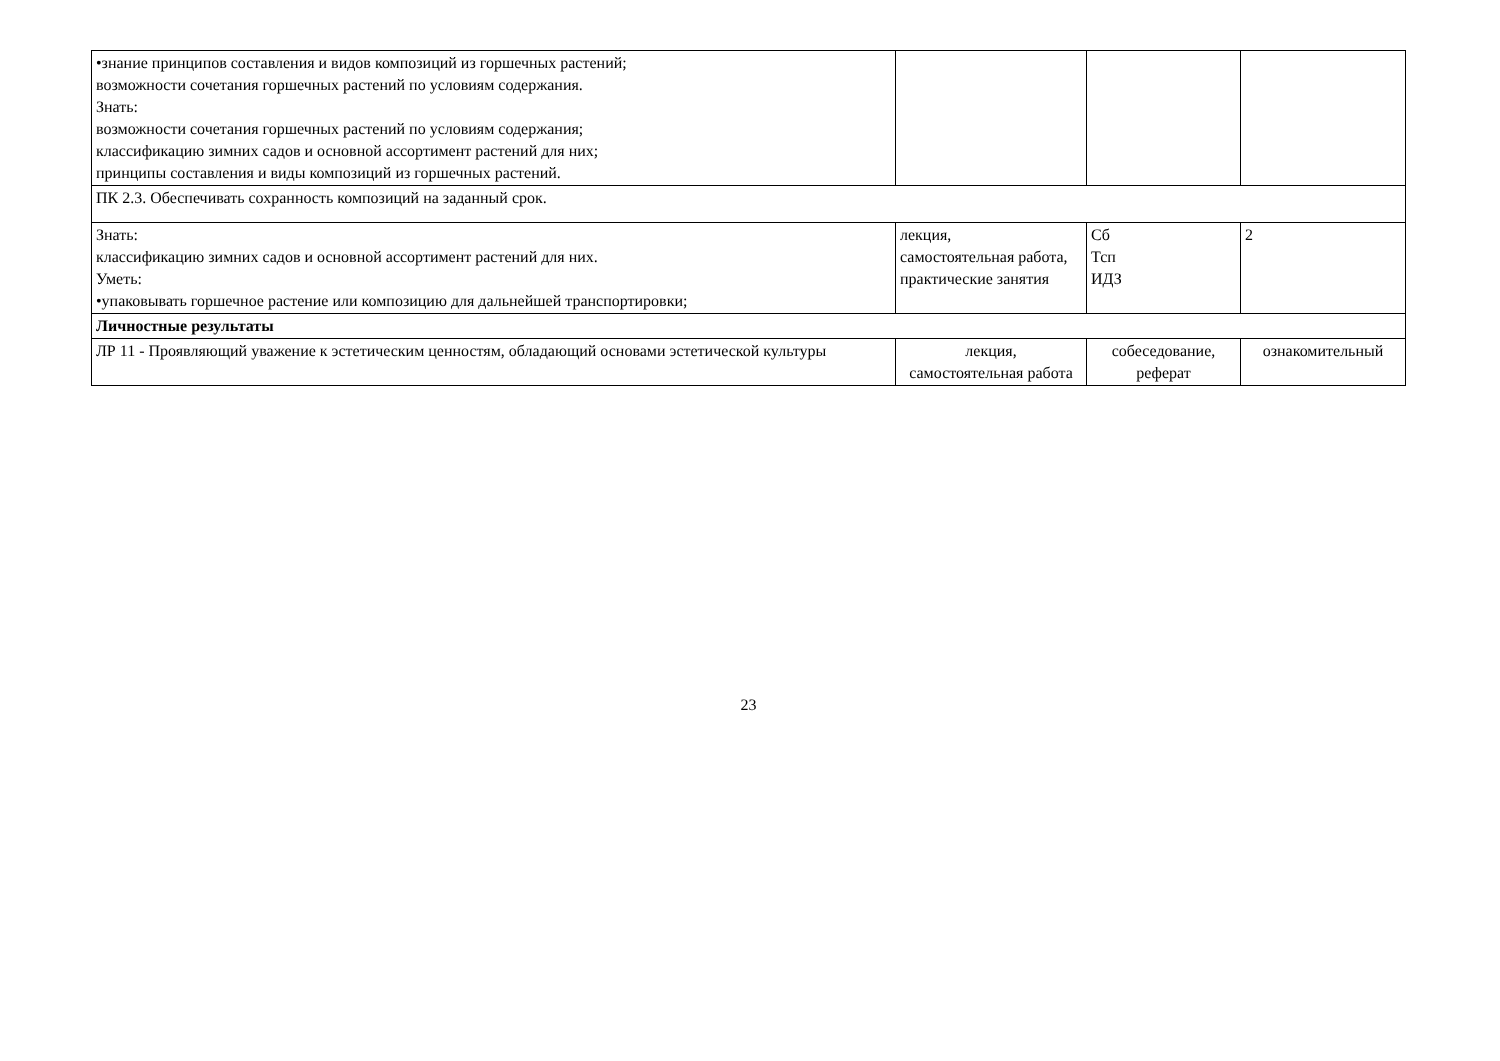| •знание принципов составления и видов композиций из горшечных растений; возможности сочетания горшечных растений по условиям содержания. Знать: возможности сочетания горшечных растений по условиям содержания; классификацию зимних садов и основной ассортимент растений для них; принципы составления и виды композиций из горшечных растений. | | | |
| ПК 2.3. Обеспечивать сохранность композиций на заданный срок. | | | |
| Знать: классификацию зимних садов и основной ассортимент растений для них. Уметь: •упаковывать горшечное растение или композицию для дальнейшей транспортировки; | лекция, самостоятельная работа, практические занятия | Сб Тсп ИДЗ | 2 |
| Личностные результаты | | | |
| ЛР 11 - Проявляющий уважение к эстетическим ценностям, обладающий основами эстетической культуры | лекция, самостоятельная работа | собеседование, реферат | ознакомительный |
23